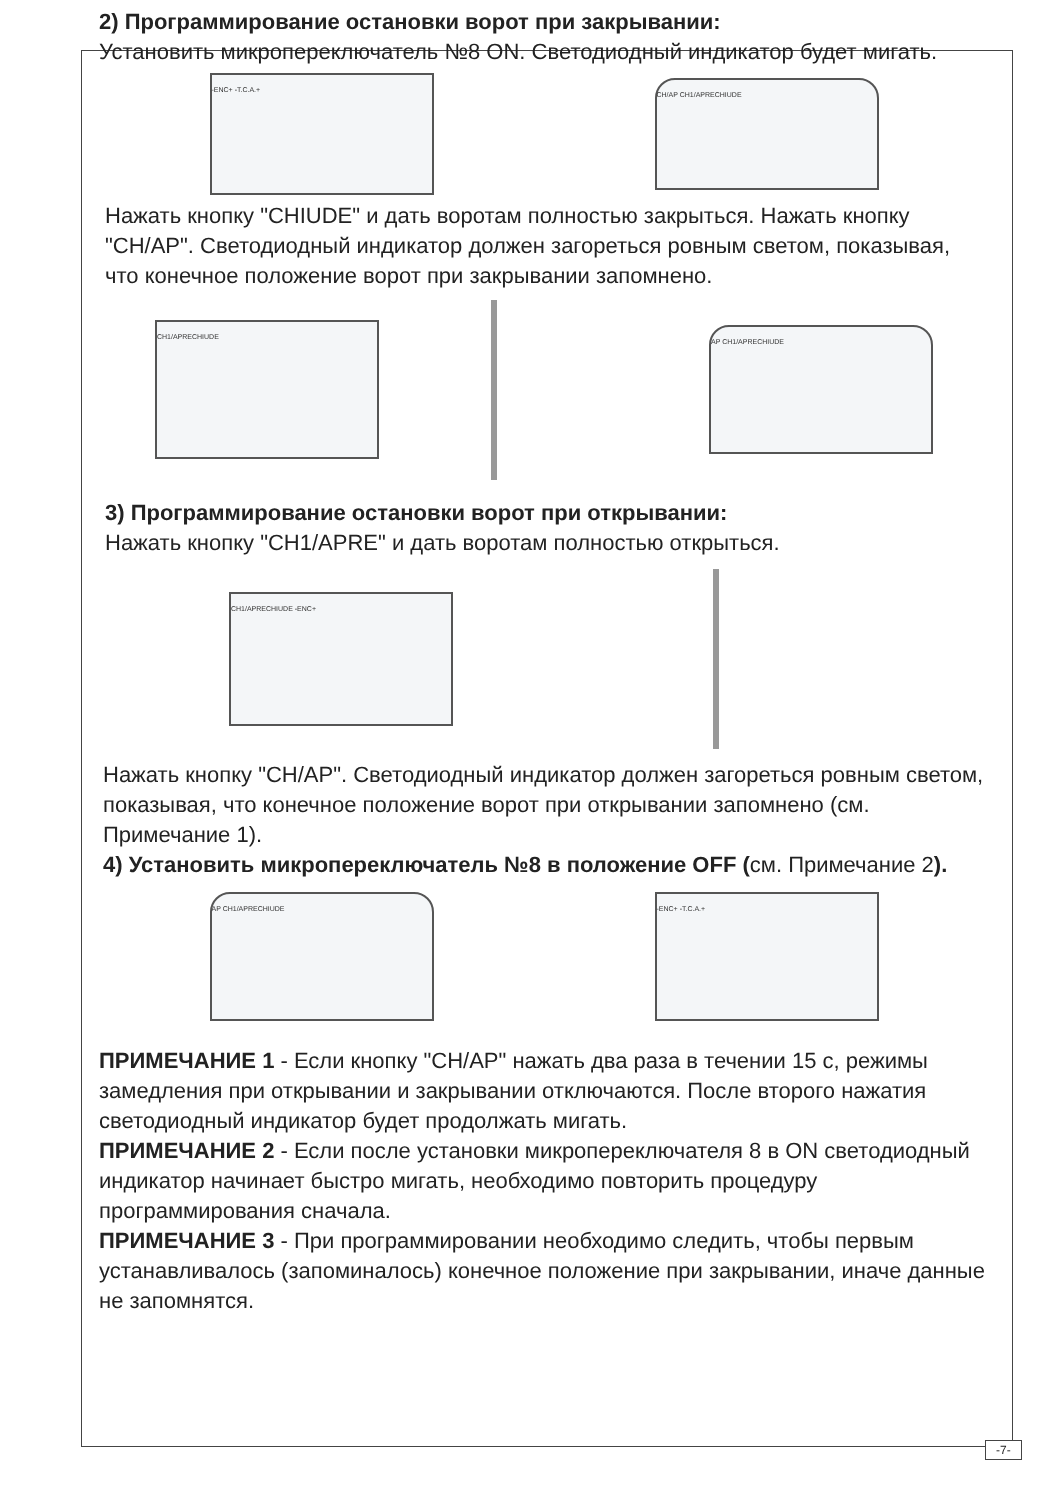2) Программирование остановки ворот при закрывании:
Установить микропереключатель №8 ON. Светодиодный индикатор будет мигать.
-ENC+ -T.C.A.+
CH/AP CH1/APRECHIUDE
Нажать кнопку "CHIUDE" и дать воротам полностью закрыться. Нажать кнопку "CH/AP". Светодиодный индикатор должен загореться ровным светом, показывая, что конечное положение ворот при закрывании запомнено.
CH1/APRECHIUDE
AP CH1/APRECHIUDE
3) Программирование остановки ворот при открывании:
Нажать кнопку "CH1/APRE" и дать воротам полностью открыться.
CH1/APRECHIUDE -ENC+
Нажать кнопку "CH/AP". Светодиодный индикатор должен загореться ровным светом, показывая, что конечное положение ворот при открывании запомнено (см. Примечание 1).
4) Установить микропереключатель №8 в положение OFF (см. Примечание 2).
AP CH1/APRECHIUDE -ENC+ -T.C.A.+
ПРИМЕЧАНИЕ 1 - Если кнопку "CH/AP" нажать два раза в течении 15 с, режимы замедления при открывании и закрывании отключаются. После второго нажатия светодиодный индикатор будет продолжать мигать.
ПРИМЕЧАНИЕ 2 - Если после установки микропереключателя 8 в ON светодиодный индикатор начинает быстро мигать, необходимо повторить процедуру программирования сначала.
ПРИМЕЧАНИЕ 3 - При программировании необходимо следить, чтобы первым устанавливалось (запоминалось) конечное положение при закрывании, иначе данные не запомнятся.
-7-